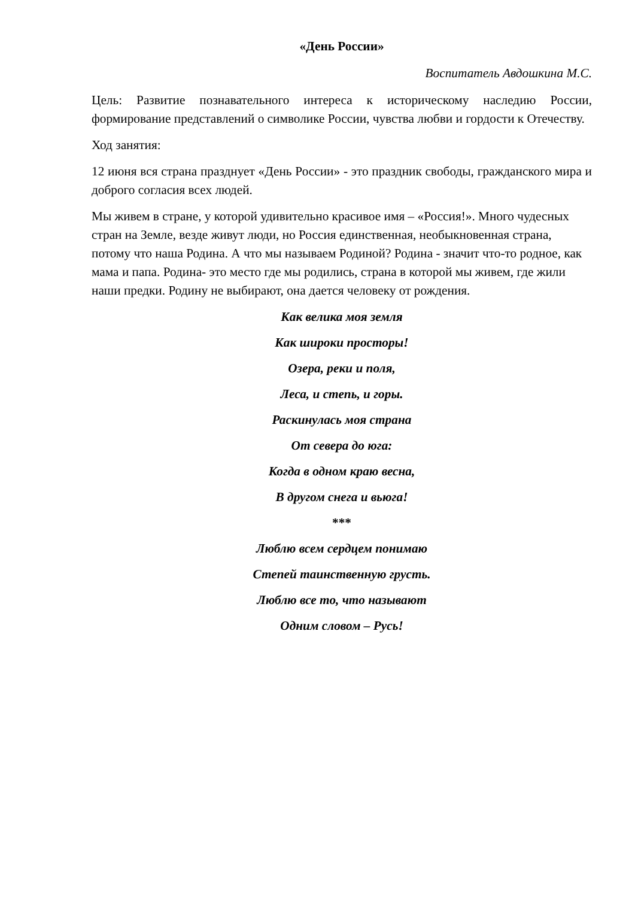«День России»
Воспитатель Авдошкина М.С.
Цель: Развитие познавательного интереса к историческому наследию России, формирование представлений о символике России, чувства любви и гордости к Отечеству.
Ход занятия:
12 июня вся страна празднует «День России» - это праздник свободы, гражданского мира и доброго согласия всех людей.
Мы живем в стране, у которой удивительно красивое имя – «Россия!». Много чудесных стран на Земле, везде живут люди, но Россия единственная, необыкновенная страна, потому что наша Родина. А что мы называем Родиной? Родина - значит что-то родное, как мама и папа. Родина- это место где мы родились, страна в которой мы живем, где жили наши предки. Родину не выбирают, она дается человеку от рождения.
Как велика моя земля
Как широки просторы!
Озера, реки и поля,
Леса, и степь, и горы.
Раскинулась моя страна
От севера до юга:
Когда в одном краю весна,
В другом снега и вьюга!
***
Люблю всем сердцем понимаю
Степей таинственную грусть.
Люблю все то, что называют
Одним словом – Русь!